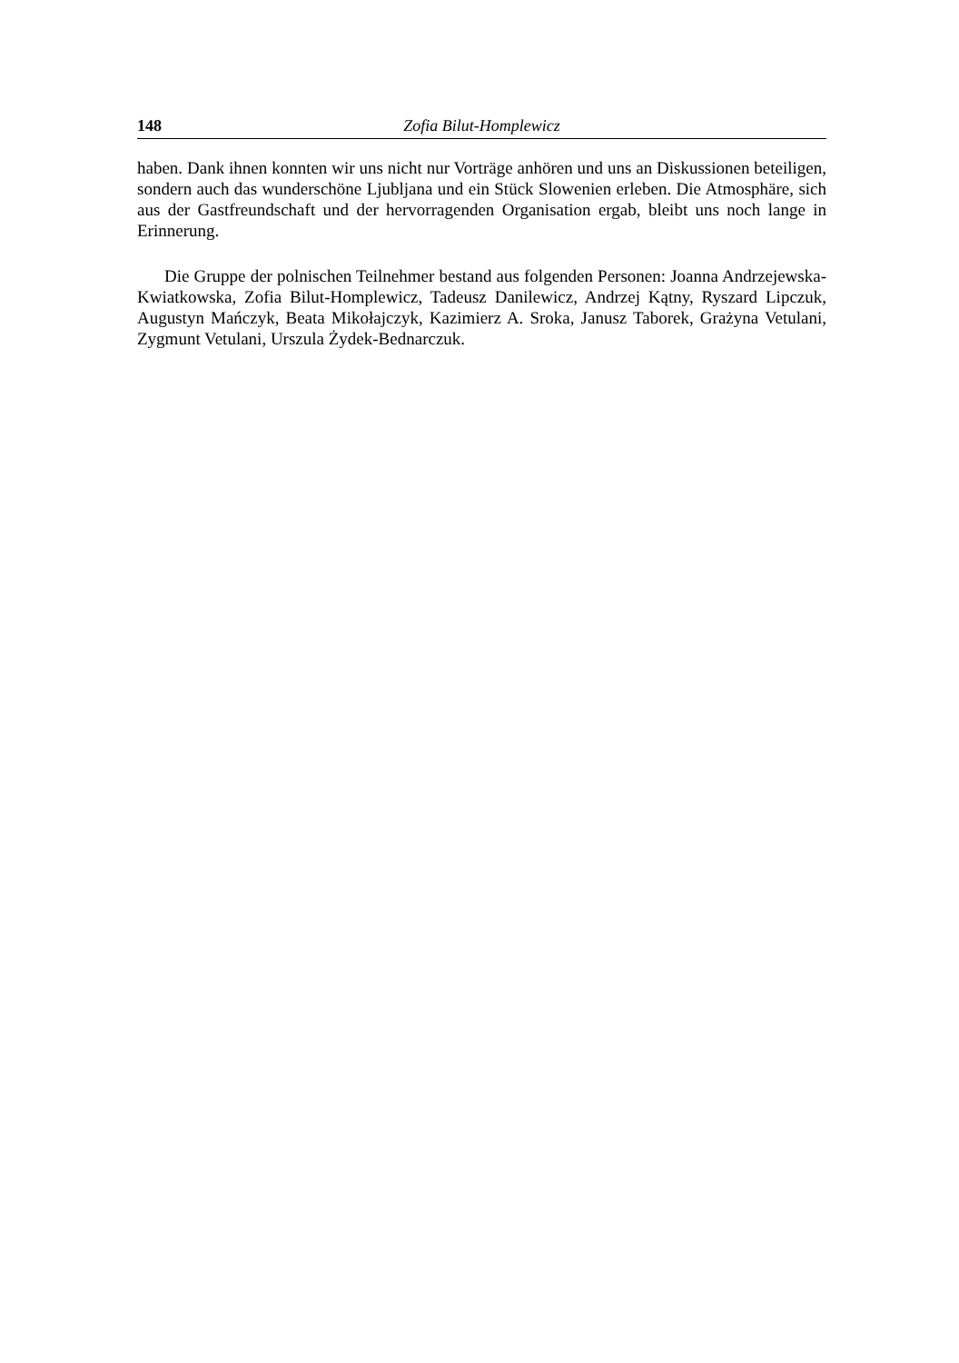148 Zofia Bilut-Homplewicz
haben. Dank ihnen konnten wir uns nicht nur Vorträge anhören und uns an Diskussionen beteiligen, sondern auch das wunderschöne Ljubljana und ein Stück Slowenien erleben. Die Atmosphäre, sich aus der Gastfreundschaft und der hervorragenden Organisation ergab, bleibt uns noch lange in Erinnerung.
Die Gruppe der polnischen Teilnehmer bestand aus folgenden Personen: Joanna Andrzejewska-Kwiatkowska, Zofia Bilut-Homplewicz, Tadeusz Danilewicz, Andrzej Kątny, Ryszard Lipczuk, Augustyn Mańczyk, Beata Mikołajczyk, Kazimierz A. Sroka, Janusz Taborek, Grażyna Vetulani, Zygmunt Vetulani, Urszula Żydek-Bednarczuk.